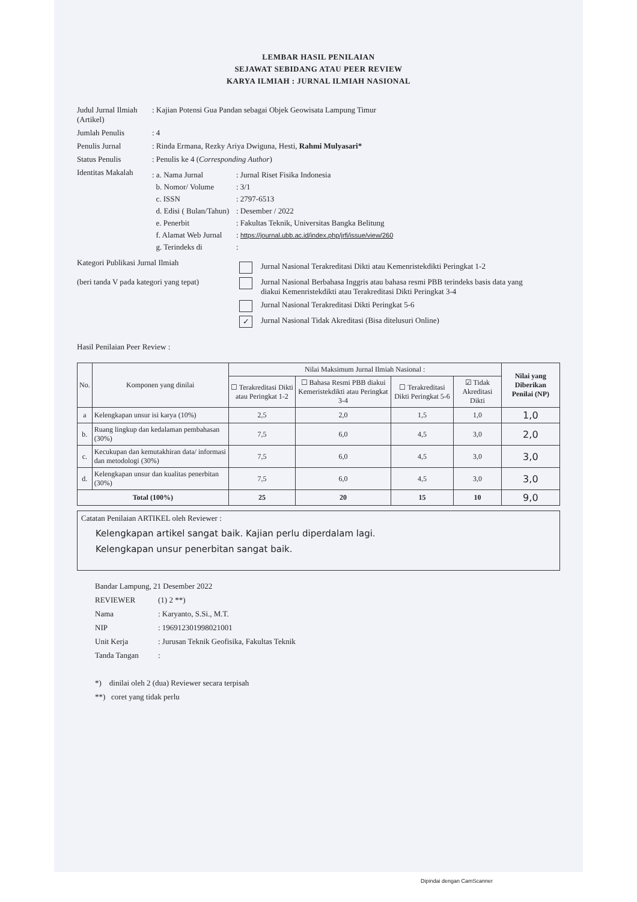LEMBAR HASIL PENILAIAN
SEJAWAT SEBIDANG ATAU PEER REVIEW
KARYA ILMIAH : JURNAL ILMIAH NASIONAL
Judul Jurnal Ilmiah (Artikel)
: Kajian Potensi Gua Pandan sebagai Objek Geowisata Lampung Timur
Jumlah Penulis : 4
Penulis Jurnal : Rinda Ermana, Rezky Ariya Dwiguna, Hesti, Rahmi Mulyasari*
Status Penulis : Penulis ke 4 (Corresponding Author)
Identitas Makalah
: a. Nama Jurnal: Jurnal Riset Fisika Indonesia
b. Nomor/ Volume: 3/1
c. ISSN: 2797-6513
d. Edisi ( Bulan/Tahun): Desember / 2022
e. Penerbit: Fakultas Teknik, Universitas Bangka Belitung
f. Alamat Web Jurnal: https://journal.ubb.ac.id/index.php/jrfi/issue/view/260
g. Terindeks di:
Kategori Publikasi Jurnal Ilmiah
(beri tanda V pada kategori yang tepat)
Jurnal Nasional Terakreditasi Dikti atau Kemenristekdikti Peringkat 1-2
Jurnal Nasional Berbahasa Inggris atau bahasa resmi PBB terindeks basis data yang
diakui Kemenristekdikti atau Terakreditasi Dikti Peringkat 3-4
Jurnal Nasional Terakreditasi Dikti Peringkat 5-6
✓ Jurnal Nasional Tidak Akreditasi (Bisa ditelusuri Online)
Hasil Penilaian Peer Review :
| No. | Komponen yang dinilai | Nilai Maksimum Jurnal Ilmiah Nasional : | | | | Nilai yang Diberikan Penilai (NP) |
| --- | --- | --- | --- | --- | --- | --- |
| | | ☐ Terakreditasi Dikti atau Peringkat 1-2 | ☐ Bahasa Resmi PBB diakui Kemeristekdikti atau Peringkat 3-4 | ☐ Terakreditasi Dikti Peringkat 5-6 | ☑ Tidak Akreditasi Dikti | |
| a | Kelengkapan unsur isi karya (10%) | 2,5 | 2,0 | 1,5 | 1,0 | 1,0 |
| b. | Ruang lingkup dan kedalaman pembahasan (30%) | 7,5 | 6,0 | 4,5 | 3,0 | 2,0 |
| c. | Kecukupan dan kemutakhiran data/ informasi dan metodologi (30%) | 7,5 | 6,0 | 4,5 | 3,0 | 3,0 |
| d. | Kelengkapan unsur dan kualitas penerbitan (30%) | 7,5 | 6,0 | 4,5 | 3,0 | 3,0 |
| Total (100%) | | 25 | 20 | 15 | 10 | 9,0 |
Catatan Penilaian ARTIKEL oleh Reviewer :
Kelengkapan artikel sangat baik. Kajian perlu diperdalam lagi.
Kelengkapan unsur penerbitan sangat baik.
Bandar Lampung, 21 Desember 2022
REVIEWER (1) 2 **)
Nama: Karyanto, S.Si., M.T.
NIP: 196912301998021001
Unit Kerja: Jurusan Teknik Geofisika, Fakultas Teknik
Tanda Tangan:
*) dinilai oleh 2 (dua) Reviewer secara terpisah
**) coret yang tidak perlu
Dipindai dengan CamScanner